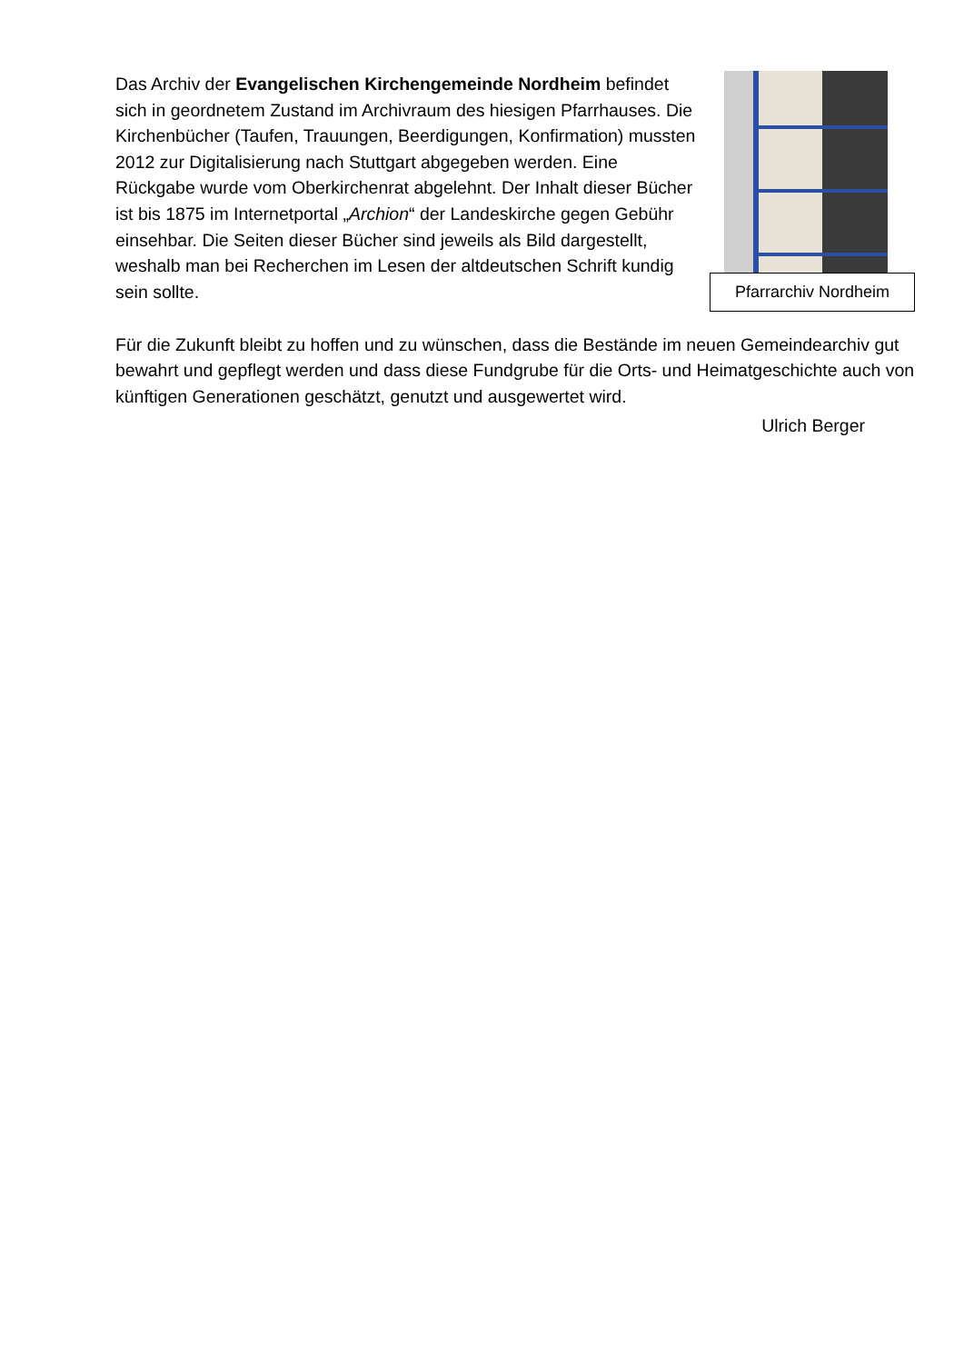Das Archiv der Evangelischen Kirchengemeinde Nordheim befindet sich in geordnetem Zustand im Archivraum des hiesigen Pfarrhauses. Die Kirchenbücher (Taufen, Trauungen, Beerdigungen, Konfirmation) mussten 2012 zur Digitalisierung nach Stuttgart abgegeben werden. Eine Rückgabe wurde vom Oberkirchenrat abgelehnt. Der Inhalt dieser Bücher ist bis 1875 im Internetportal „Archion“ der Landeskirche gegen Gebühr einsehbar. Die Seiten dieser Bücher sind jeweils als Bild dargestellt, weshalb man bei Recherchen im Lesen der altdeutschen Schrift kundig sein sollte.
Pfarrarchiv Nordheim
Für die Zukunft bleibt zu hoffen und zu wünschen, dass die Bestände im neuen Gemeindearchiv gut bewahrt und gepflegt werden und dass diese Fundgrube für die Orts- und Heimatgeschichte auch von künftigen Generationen geschätzt, genutzt und ausgewertet wird.
Ulrich Berger